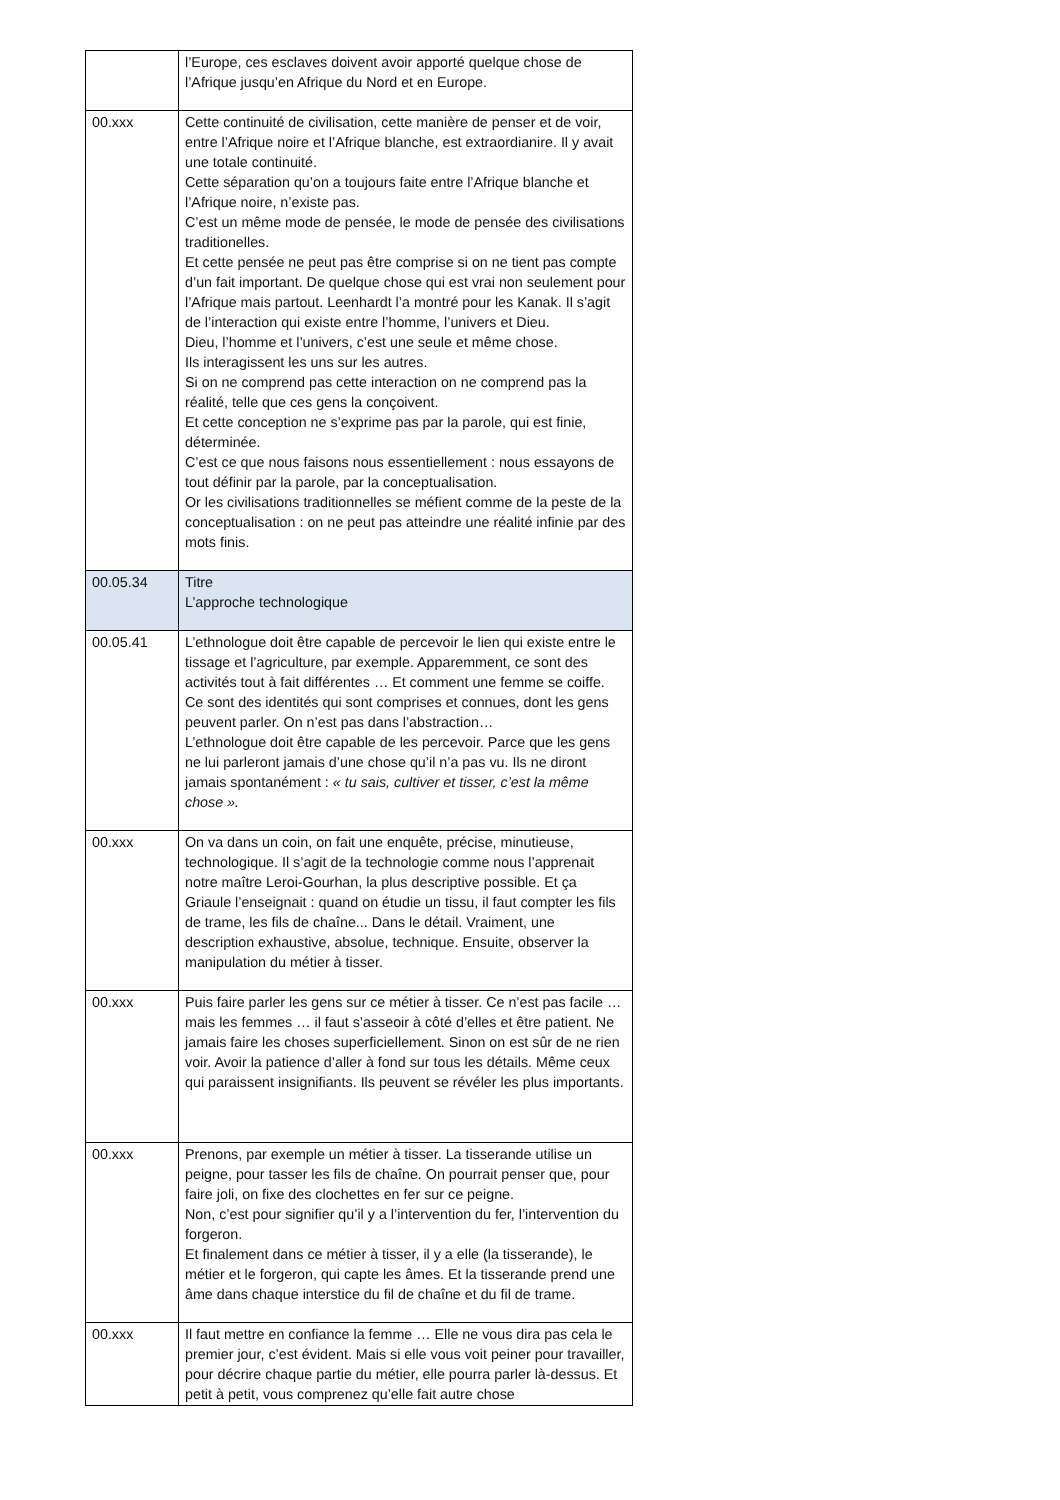| | l’Europe, ces esclaves doivent avoir apporté quelque chose de l’Afrique jusqu’en Afrique du Nord et en Europe. |
| 00.xxx | Cette continuité de civilisation, cette manière de penser et de voir, entre l’Afrique noire et l’Afrique blanche, est extraordianire. Il y avait une totale continuité. Cette séparation qu’on a toujours faite entre l’Afrique blanche et l’Afrique noire, n’existe pas. C’est un même mode de pensée, le mode de pensée des civilisations traditionelles. Et cette pensée ne peut pas être comprise si on ne tient pas compte d’un fait important. De quelque chose qui est vrai non seulement pour l’Afrique mais partout. Leenhardt l’a montré pour les Kanak. Il s’agit de l’interaction qui existe entre l’homme, l’univers et Dieu. Dieu, l’homme et l’univers, c’est une seule et même chose. Ils interagissent les uns sur les autres. Si on ne comprend pas cette interaction on ne comprend pas la réalité, telle que ces gens la conçoivent. Et cette conception ne s’exprime pas par la parole, qui est finie, déterminée. C’est ce que nous faisons nous essentiellement : nous essayons de tout définir par la parole, par la conceptualisation. Or les civilisations traditionnelles se méfient comme de la peste de la conceptualisation : on ne peut pas atteindre une réalité infinie par des mots finis. |
| 00.05.34 | Titre L’approche technologique |
| 00.05.41 | L’ethnologue doit être capable de percevoir le lien qui existe entre le tissage et l’agriculture, par exemple. Apparemment, ce sont des activités tout à fait différentes … Et comment une femme se coiffe. Ce sont des identités qui sont comprises et connues, dont les gens peuvent parler. On n’est pas dans l’abstraction… L’ethnologue doit être capable de les percevoir. Parce que les gens ne lui parleront jamais d’une chose qu’il n’a pas vu. Ils ne diront jamais spontanément : « tu sais, cultiver et tisser, c’est la même chose ». |
| 00.xxx | On va dans un coin, on fait une enquête, précise, minutieuse, technologique. Il s’agit de la technologie comme nous l’apprenait notre maître Leroi-Gourhan, la plus descriptive possible. Et ça Griaule l’enseignait : quand on étudie un tissu, il faut compter les fils de trame, les fils de chaîne... Dans le détail. Vraiment, une description exhaustive, absolue, technique. Ensuite, observer la manipulation du métier à tisser. |
| 00.xxx | Puis faire parler les gens sur ce métier à tisser. Ce n’est pas facile … mais les femmes … il faut s’asseoir à côté d’elles et être patient. Ne jamais faire les choses superficiellement. Sinon on est sûr de ne rien voir. Avoir la patience d’aller à fond sur tous les détails. Même ceux qui paraissent insignifiants. Ils peuvent se révéler les plus importants. |
| 00.xxx | Prenons, par exemple un métier à tisser. La tisserande utilise un peigne, pour tasser les fils de chaîne. On pourrait penser que, pour faire joli, on fixe des clochettes en fer sur ce peigne. Non, c’est pour signifier qu’il y a l’intervention du fer, l’intervention du forgeron. Et finalement dans ce métier à tisser, il y a elle (la tisserande), le métier et le forgeron, qui capte les âmes. Et la tisserande prend une âme dans chaque interstice du fil de chaîne et du fil de trame. |
| 00.xxx | Il faut mettre en confiance la femme … Elle ne vous dira pas cela le premier jour, c’est évident. Mais si elle vous voit peiner pour travailler, pour décrire chaque partie du métier, elle pourra parler là-dessus. Et petit à petit, vous comprenez qu’elle fait autre chose |